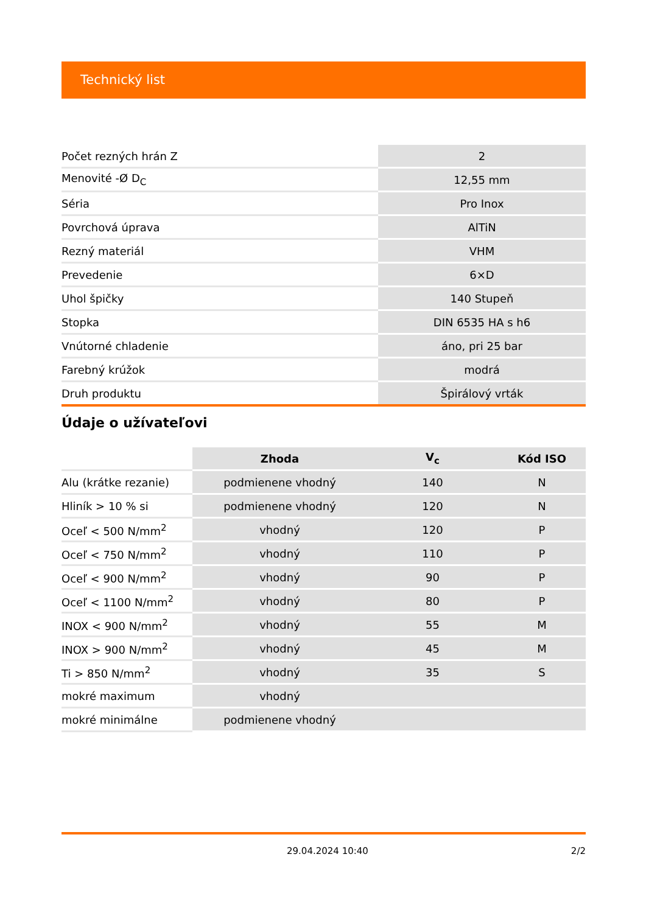Technický list
| Počet rezných hrán Z | 2 |
| Menovité -Ø D<sub>C</sub> | 12,55 mm |
| Séria | Pro Inox |
| Povrchová úprava | AlTiN |
| Rezný materiál | VHM |
| Prevedenie | 6×D |
| Uhol špičky | 140 Stupeň |
| Stopka | DIN 6535 HA s h6 |
| Vnútorné chladenie | áno, pri 25 bar |
| Farebný krúžok | modrá |
| Druh produktu | Špirálový vrták |
Údaje o užívateľovi
| | Zhoda | V<sub>c</sub> | Kód ISO |
| --- | --- | --- | --- |
| Alu (krátke rezanie) | podmienene vhodný | 140 | N |
| Hliník > 10 % si | podmienene vhodný | 120 | N |
| Oceľ < 500 N/mm<sup>2</sup> | vhodný | 120 | P |
| Oceľ < 750 N/mm<sup>2</sup> | vhodný | 110 | P |
| Oceľ < 900 N/mm<sup>2</sup> | vhodný | 90 | P |
| Oceľ < 1100 N/mm<sup>2</sup> | vhodný | 80 | P |
| INOX < 900 N/mm<sup>2</sup> | vhodný | 55 | M |
| INOX > 900 N/mm<sup>2</sup> | vhodný | 45 | M |
| Ti > 850 N/mm<sup>2</sup> | vhodný | 35 | S |
| mokré maximum | vhodný | | |
| mokré minimálne | podmienene vhodný | | |
29.04.2024 10:40 2/2